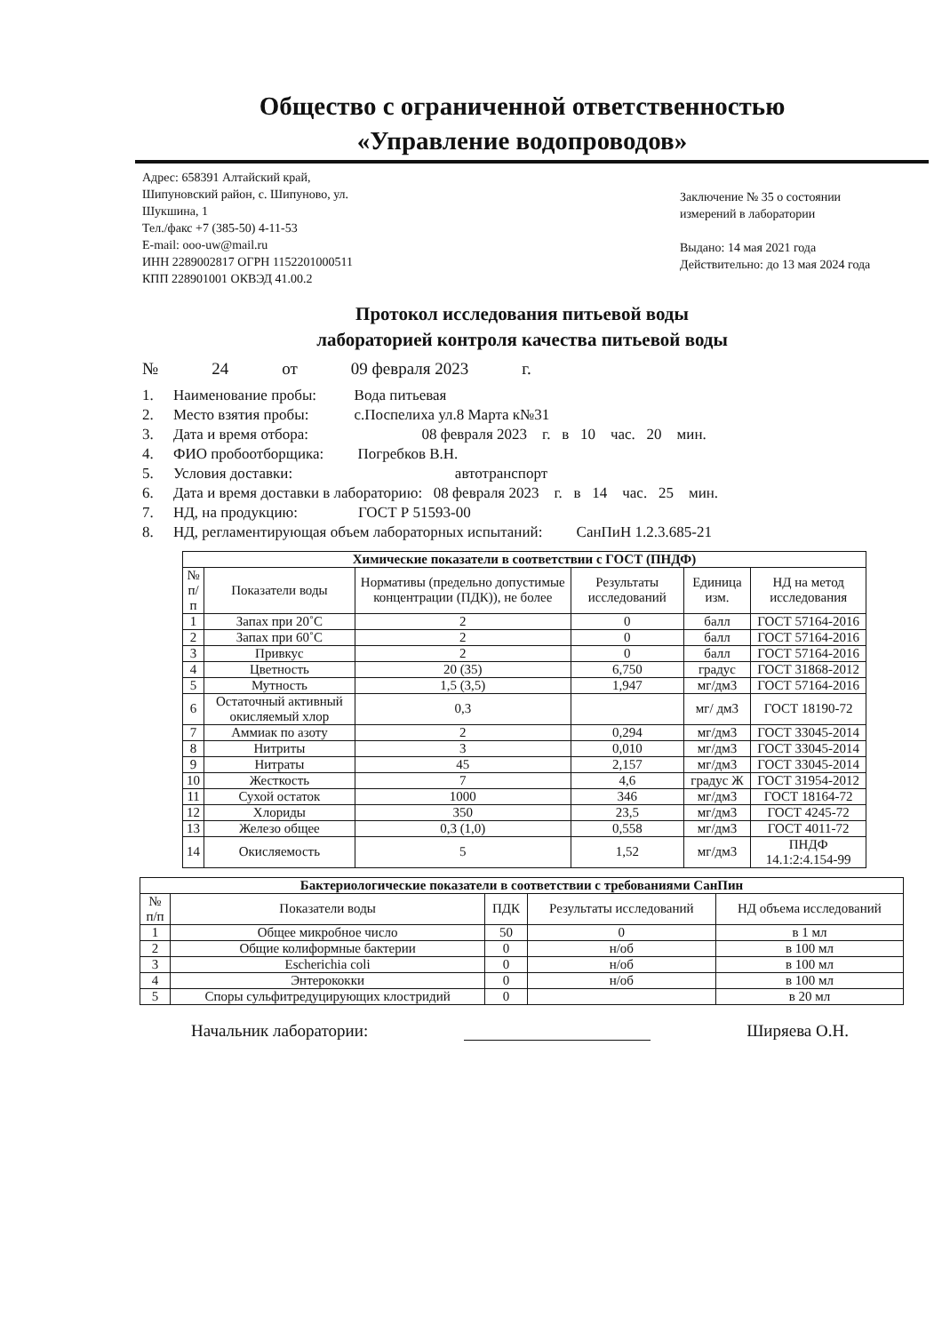Общество с ограниченной ответственностью
«Управление водопроводов»
Адрес: 658391 Алтайский край,
Шипуновский район, с. Шипуново, ул.
Шукшина, 1
Тел./факс +7 (385-50) 4-11-53
E-mail: ooo-uw@mail.ru
ИНН 2289002817 ОГРН 1152201000511
КПП 228901001 ОКВЭД 41.00.2
Заключение № 35 о состоянии
измерений в лаборатории
Выдано: 14 мая 2021 года
Действительно: до 13 мая 2024 года
Протокол исследования питьевой воды
лабораторией контроля качества питьевой воды
№ 24 от 09 февраля 2023 г.
1. Наименование пробы: Вода питьевая
2. Место взятия пробы: с.Поспелиха ул.8 Марта к№31
3. Дата и время отбора: 08 февраля 2023 г. в 10 час. 20 мин.
4. ФИО пробоотборщика: Погребков В.Н.
5. Условия доставки: автотранспорт
6. Дата и время доставки в лабораторию: 08 февраля 2023 г. в 14 час. 25 мин.
7. НД, на продукцию: ГОСТ Р 51593-00
8. НД, регламентирующая объем лабораторных испытаний: СанПиН 1.2.3.685-21
| Химические показатели в соответствии с ГОСТ (ПНДФ) | | | | | |
| --- | --- | --- | --- | --- | --- |
| № п/п | Показатели воды | Нормативы (предельно допустимые концентрации (ПДК)), не более | Результаты исследований | Единица изм. | НД на метод исследования |
| 1 | Запах при 20˚С | 2 | 0 | балл | ГОСТ 57164-2016 |
| 2 | Запах при 60˚С | 2 | 0 | балл | ГОСТ 57164-2016 |
| 3 | Привкус | 2 | 0 | балл | ГОСТ 57164-2016 |
| 4 | Цветность | 20 (35) | 6,750 | градус | ГОСТ 31868-2012 |
| 5 | Мутность | 1,5 (3,5) | 1,947 | мг/дм3 | ГОСТ 57164-2016 |
| 6 | Остаточный активный окисляемый хлор | 0,3 | | мг/ дм3 | ГОСТ 18190-72 |
| 7 | Аммиак по азоту | 2 | 0,294 | мг/дм3 | ГОСТ 33045-2014 |
| 8 | Нитриты | 3 | 0,010 | мг/дм3 | ГОСТ 33045-2014 |
| 9 | Нитраты | 45 | 2,157 | мг/дм3 | ГОСТ 33045-2014 |
| 10 | Жесткость | 7 | 4,6 | градус Ж | ГОСТ 31954-2012 |
| 11 | Сухой остаток | 1000 | 346 | мг/дм3 | ГОСТ 18164-72 |
| 12 | Хлориды | 350 | 23,5 | мг/дм3 | ГОСТ 4245-72 |
| 13 | Железо общее | 0,3 (1,0) | 0,558 | мг/дм3 | ГОСТ 4011-72 |
| 14 | Окисляемость | 5 | 1,52 | мг/дм3 | ПНДФ 14.1:2:4.154-99 |
| Бактериологические показатели в соответствии с требованиями СанПин | | | | |
| --- | --- | --- | --- | --- |
| № п/п | Показатели воды | ПДК | Результаты исследований | НД объема исследований |
| 1 | Общее микробное число | 50 | 0 | в 1 мл |
| 2 | Общие колиформные бактерии | 0 | н/об | в 100 мл |
| 3 | Escherichia coli | 0 | н/об | в 100 мл |
| 4 | Энтерококки | 0 | н/об | в 100 мл |
| 5 | Споры сульфитредуцирующих клостридий | 0 | | в 20 мл |
Начальник лаборатории: Ширяева О.Н.